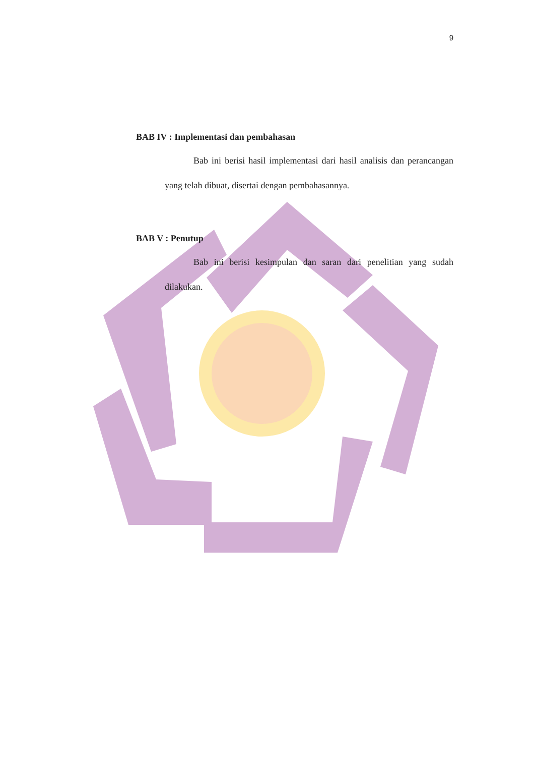9
BAB IV : Implementasi dan pembahasan
Bab ini berisi hasil implementasi dari hasil analisis dan perancangan yang telah dibuat, disertai dengan pembahasannya.
BAB V : Penutup
Bab ini berisi kesimpulan dan saran dari penelitian yang sudah dilakukan.